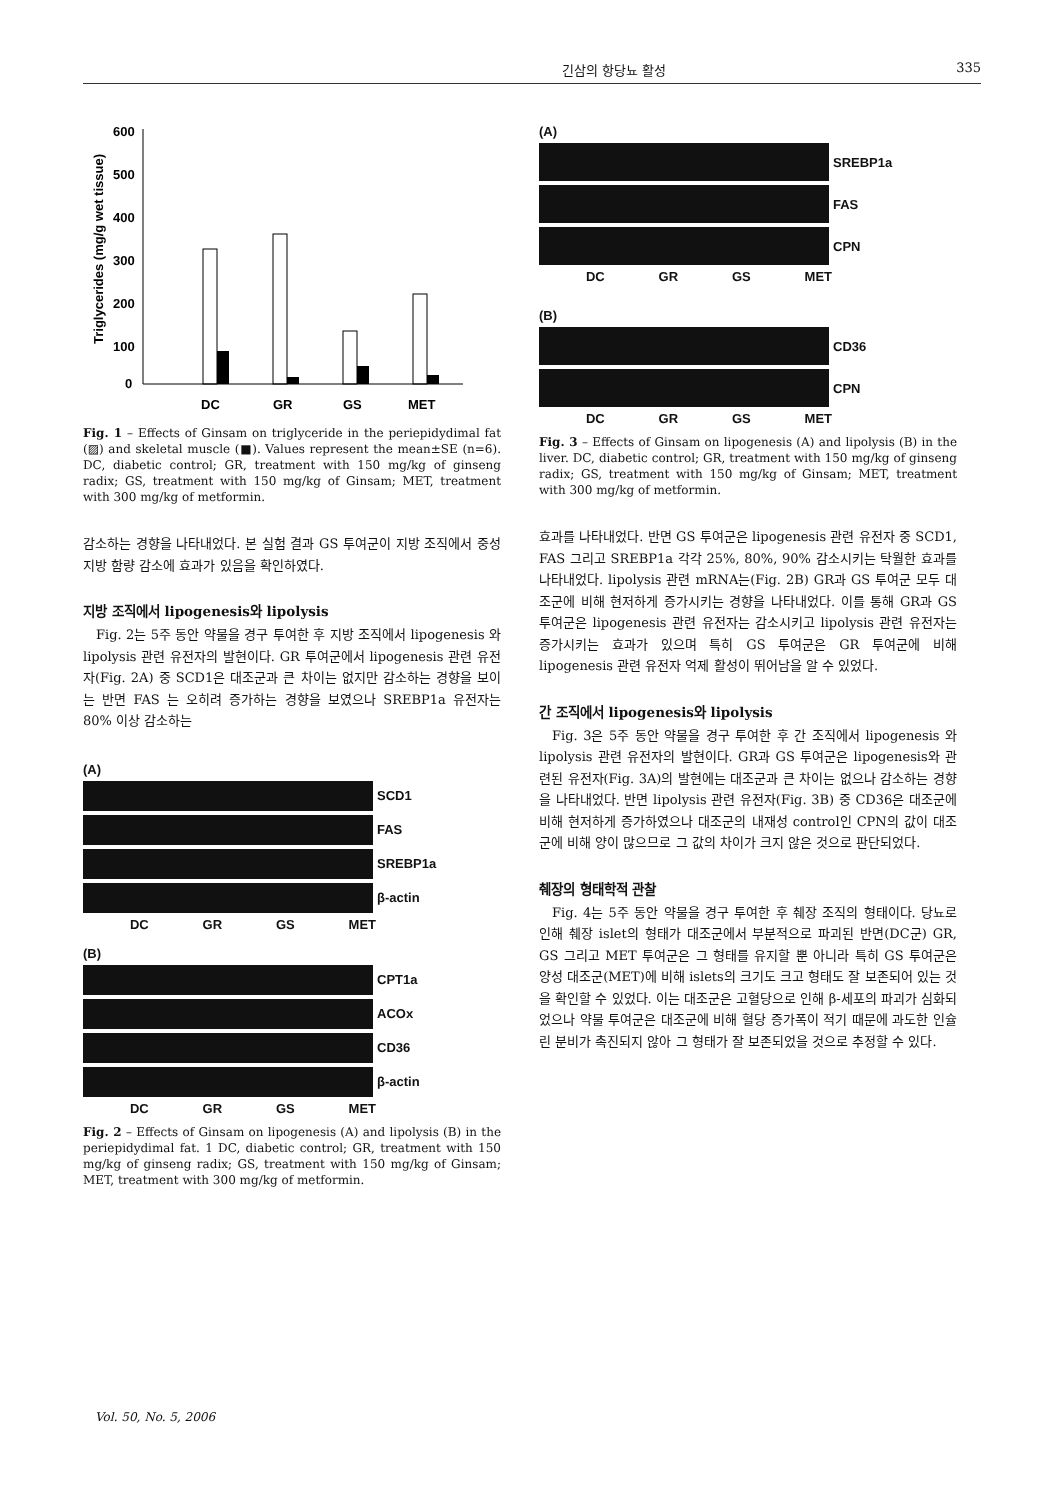긴삼의 항당뇨 활성 335
Triglycerides (mg/g wet tissue)
600
500
400
300
200
100
0
DC
GR
GS
MET
Fig. 1 – Effects of Ginsam on triglyceride in the periepidydimal fat (▨) and skeletal muscle (■). Values represent the mean±SE (n=6). DC, diabetic control; GR, treatment with 150 mg/kg of ginseng radix; GS, treatment with 150 mg/kg of Ginsam; MET, treatment with 300 mg/kg of metformin.
감소하는 경향을 나타내었다. 본 실험 결과 GS 투여군이 지방 조직에서 중성 지방 함량 감소에 효과가 있음을 확인하였다.
지방 조직에서 lipogenesis와 lipolysis
Fig. 2는 5주 동안 약물을 경구 투여한 후 지방 조직에서 lipogenesis 와 lipolysis 관련 유전자의 발현이다. GR 투여군에서 lipogenesis 관련 유전자(Fig. 2A) 중 SCD1은 대조군과 큰 차이는 없지만 감소하는 경향을 보이는 반면 FAS 는 오히려 증가하는 경향을 보였으나 SREBP1a 유전자는 80% 이상 감소하는
(A)
SCD1
FAS
SREBP1a
β-actin
DC GR GS MET
(B)
CPT1a
ACOx
CD36
β-actin
DC GR GS MET
Fig. 2 – Effects of Ginsam on lipogenesis (A) and lipolysis (B) in the periepidydimal fat. 1 DC, diabetic control; GR, treatment with 150 mg/kg of ginseng radix; GS, treatment with 150 mg/kg of Ginsam; MET, treatment with 300 mg/kg of metformin.
(A)
SREBP1a
FAS
CPN
DC GR GS MET
(B)
CD36
CPN
DC GR GS MET
Fig. 3 – Effects of Ginsam on lipogenesis (A) and lipolysis (B) in the liver. DC, diabetic control; GR, treatment with 150 mg/kg of ginseng radix; GS, treatment with 150 mg/kg of Ginsam; MET, treatment with 300 mg/kg of metformin.
효과를 나타내었다. 반면 GS 투여군은 lipogenesis 관련 유전자 중 SCD1, FAS 그리고 SREBP1a 각각 25%, 80%, 90% 감소시키는 탁월한 효과를 나타내었다. lipolysis 관련 mRNA는(Fig. 2B) GR과 GS 투여군 모두 대조군에 비해 현저하게 증가시키는 경향을 나타내었다. 이를 통해 GR과 GS 투여군은 lipogenesis 관련 유전자는 감소시키고 lipolysis 관련 유전자는 증가시키는 효과가 있으며 특히 GS 투여군은 GR 투여군에 비해 lipogenesis 관련 유전자 억제 활성이 뛰어남을 알 수 있었다.
간 조직에서 lipogenesis와 lipolysis
Fig. 3은 5주 동안 약물을 경구 투여한 후 간 조직에서 lipogenesis 와 lipolysis 관련 유전자의 발현이다. GR과 GS 투여군은 lipogenesis와 관련된 유전자(Fig. 3A)의 발현에는 대조군과 큰 차이는 없으나 감소하는 경향을 나타내었다. 반면 lipolysis 관련 유전자(Fig. 3B) 중 CD36은 대조군에 비해 현저하게 증가하였으나 대조군의 내재성 control인 CPN의 값이 대조군에 비해 양이 많으므로 그 값의 차이가 크지 않은 것으로 판단되었다.
췌장의 형태학적 관찰
Fig. 4는 5주 동안 약물을 경구 투여한 후 췌장 조직의 형태이다. 당뇨로 인해 췌장 islet의 형태가 대조군에서 부분적으로 파괴된 반면(DC군) GR, GS 그리고 MET 투여군은 그 형태를 유지할 뿐 아니라 특히 GS 투여군은 양성 대조군(MET)에 비해 islets의 크기도 크고 형태도 잘 보존되어 있는 것을 확인할 수 있었다. 이는 대조군은 고혈당으로 인해 β-세포의 파괴가 심화되었으나 약물 투여군은 대조군에 비해 혈당 증가폭이 적기 때문에 과도한 인슐린 분비가 촉진되지 않아 그 형태가 잘 보존되었을 것으로 추정할 수 있다.
Vol. 50, No. 5, 2006